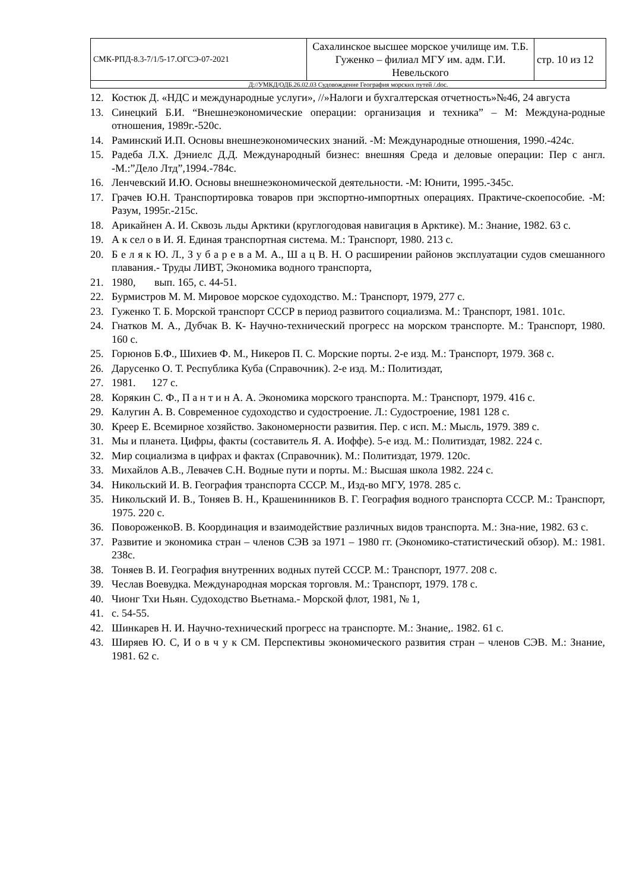| СМК-РПД-8.3-7/1/5-17.ОГСЭ-07-2021 | Сахалинское высшее морское училище им. Т.Б. Гуженко – филиал МГУ им. адм. Г.И. Невельского | стр. 10 из 12 |
| Д://УМКД/ОДБ.26.02.03 Судовождение География морских путей /.doc. | | |
12. Костюк Д. «НДС и международные услуги», //»Налоги и бухгалтерская отчетность»№46, 24 августа
13. Синецкий Б.И. “Внешнеэкономические операции: организация и техника” – М: Междуна-родные отношения, 1989г.-520с.
14. Раминский И.П. Основы внешнеэкономических знаний. -М: Международные отношения, 1990.-424с.
15. Радеба Л.Х. Дэниелс Д.Д. Международный бизнес: внешняя Среда и деловые операции: Пер с англ. -М.:”Дело Лтд”,1994.-784с.
16. Ленчевский И.Ю. Основы внешнеэкономической деятельности. -М: Юнити, 1995.-345с.
17. Грачев Ю.Н. Транспортировка товаров при экспортно-импортных операциях. Практиче-скоепособие. -М: Разум, 1995г.-215с.
18. Арикайнен А. И. Сквозь льды Арктики (круглогодовая навигация в Арктике). М.: Знание, 1982. 63 с.
19. А к сел о в И. Я. Единая транспортная система. М.: Транспорт, 1980. 213 с.
20. Б е л я к Ю. Л., З у б а р е в а М. А., Ш а ц В. Н. О расширении районов эксплуатации судов смешанного плавания.- Труды ЛИВТ, Экономика водного транспорта,
21. 1980, вып. 165, с. 44-51.
22. Бурмистров М. М. Мировое морское судоходство. М.: Транспорт, 1979, 277 с.
23. Гуженко Т. Б. Морской транспорт СССР в период развитого социализма. М.: Транспорт, 1981. 101с.
24. Гнатков М. А., Дубчак В. К- Научно-технический прогресс на морском транспорте. М.: Транспорт, 1980. 160 с.
25. Горюнов Б.Ф., Шихиев Ф. М., Никеров П. С. Морские порты. 2-е изд. М.: Транспорт, 1979. 368 с.
26. Дарусенко О. Т. Республика Куба (Справочник). 2-е изд. М.: Политиздат,
27. 1981. 127 с.
28. Корякин С. Ф., П а н т и н А. А. Экономика морского транспорта. М.: Транспорт, 1979. 416 с.
29. Калугин А. В. Современное судоходство и судостроение. Л.: Судостроение, 1981 128 с.
30. Креер Е. Всемирное хозяйство. Закономерности развития. Пер. с исп. М.: Мысль, 1979. 389 с.
31. Мы и планета. Цифры, факты (составитель Я. А. Иоффе). 5-е изд. М.: Политиздат, 1982. 224 с.
32. Мир социализма в цифрах и фактах (Справочник). М.: Политиздат, 1979. 120с.
33. Михайлов А.В., Левачев С.Н. Водные пути и порты. М.: Высшая школа 1982. 224 с.
34. Никольский И. В. География транспорта СССР. М., Изд-во МГУ, 1978. 285 с.
35. Никольский И. В., Тоняев В. Н., Крашенинников В. Г. География водного транспорта СССР. М.: Транспорт, 1975. 220 с.
36. ПовороженкоВ. В. Координация и взаимодействие различных видов транспорта. М.: Зна-ние, 1982. 63 с.
37. Развитие и экономика стран – членов СЭВ за 1971 – 1980 гг. (Экономико-статистический обзор). М.: 1981. 238с.
38. Тоняев В. И. География внутренних водных путей СССР. М.: Транспорт, 1977. 208 с.
39. Чеслав Воевудка. Международная морская торговля. М.: Транспорт, 1979. 178 с.
40. Чионг Тхи Ньян. Судоходство Вьетнама.- Морской флот, 1981, № 1,
41. с. 54-55.
42. Шинкарев Н. И. Научно-технический прогресс на транспорте. М.: Знание,. 1982. 61 с.
43. Ширяев Ю. С, И о в ч у к СМ. Перспективы экономического развития стран – членов СЭВ. М.: Знание, 1981. 62 с.